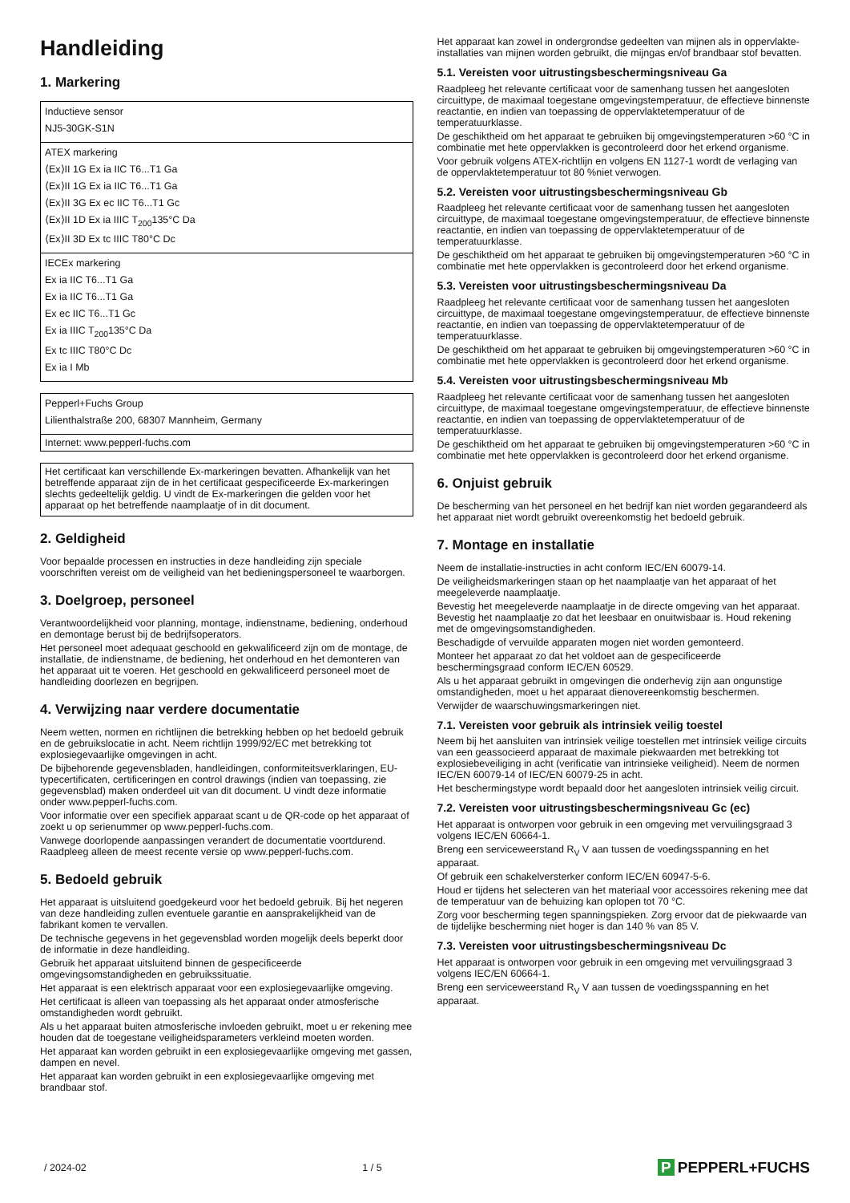Handleiding
1. Markering
| Inductieve sensor NJ5-30GK-S1N |
| ATEX markering ⟨Ex⟩II 1G Ex ia IIC T6...T1 Ga ⟨Ex⟩II 1G Ex ia IIC T6...T1 Ga ⟨Ex⟩II 3G Ex ec IIC T6...T1 Gc ⟨Ex⟩II 1D Ex ia IIIC T<sub>200</sub>135°C Da ⟨Ex⟩II 3D Ex tc IIIC T80°C Dc |
| IECEx markering Ex ia IIC T6...T1 Ga Ex ia IIC T6...T1 Ga Ex ec IIC T6...T1 Gc Ex ia IIIC T<sub>200</sub>135°C Da Ex tc IIIC T80°C Dc Ex ia I Mb |
| Pepperl+Fuchs Group Lilienthalstraße 200, 68307 Mannheim, Germany |
| Internet: www.pepperl-fuchs.com |
Het certificaat kan verschillende Ex-markeringen bevatten. Afhankelijk van het betreffende apparaat zijn de in het certificaat gespecificeerde Ex-markeringen slechts gedeeltelijk geldig. U vindt de Ex-markeringen die gelden voor het apparaat op het betreffende naamplaatje of in dit document.
2. Geldigheid
Voor bepaalde processen en instructies in deze handleiding zijn speciale voorschriften vereist om de veiligheid van het bedieningspersoneel te waarborgen.
3. Doelgroep, personeel
Verantwoordelijkheid voor planning, montage, indienstname, bediening, onderhoud en demontage berust bij de bedrijfsoperators.
Het personeel moet adequaat geschoold en gekwalificeerd zijn om de montage, de installatie, de indienstname, de bediening, het onderhoud en het demonteren van het apparaat uit te voeren. Het geschoold en gekwalificeerd personeel moet de handleiding doorlezen en begrijpen.
4. Verwijzing naar verdere documentatie
Neem wetten, normen en richtlijnen die betrekking hebben op het bedoeld gebruik en de gebruikslocatie in acht. Neem richtlijn 1999/92/EC met betrekking tot explosiegevaarlijke omgevingen in acht.
De bijbehorende gegevensbladen, handleidingen, conformiteitsverklaringen, EU-typecertificaten, certificeringen en control drawings (indien van toepassing, zie gegevensblad) maken onderdeel uit van dit document. U vindt deze informatie onder www.pepperl-fuchs.com.
Voor informatie over een specifiek apparaat scant u de QR-code op het apparaat of zoekt u op serienummer op www.pepperl-fuchs.com.
Vanwege doorlopende aanpassingen verandert de documentatie voortdurend. Raadpleeg alleen de meest recente versie op www.pepperl-fuchs.com.
5. Bedoeld gebruik
Het apparaat is uitsluitend goedgekeurd voor het bedoeld gebruik. Bij het negeren van deze handleiding zullen eventuele garantie en aansprakelijkheid van de fabrikant komen te vervallen.
De technische gegevens in het gegevensblad worden mogelijk deels beperkt door de informatie in deze handleiding.
Gebruik het apparaat uitsluitend binnen de gespecificeerde omgevingsomstandigheden en gebruikssituatie.
Het apparaat is een elektrisch apparaat voor een explosiegevaarlijke omgeving.
Het certificaat is alleen van toepassing als het apparaat onder atmosferische omstandigheden wordt gebruikt.
Als u het apparaat buiten atmosferische invloeden gebruikt, moet u er rekening mee houden dat de toegestane veiligheidsparameters verkleind moeten worden.
Het apparaat kan worden gebruikt in een explosiegevaarlijke omgeving met gassen, dampen en nevel.
Het apparaat kan worden gebruikt in een explosiegevaarlijke omgeving met brandbaar stof.
Het apparaat kan zowel in ondergrondse gedeelten van mijnen als in oppervlakte-installaties van mijnen worden gebruikt, die mijngas en/of brandbaar stof bevatten.
5.1. Vereisten voor uitrustingsbeschermingsniveau Ga
Raadpleeg het relevante certificaat voor de samenhang tussen het aangesloten circuittype, de maximaal toegestane omgevingstemperatuur, de effectieve binnenste reactantie, en indien van toepassing de oppervlaktetemperatuur of de temperatuurklasse.
De geschiktheid om het apparaat te gebruiken bij omgevingstemperaturen >60 °C in combinatie met hete oppervlakken is gecontroleerd door het erkend organisme.
Voor gebruik volgens ATEX-richtlijn en volgens EN 1127-1 wordt de verlaging van de oppervlaktetemperatuur tot 80 %niet verwogen.
5.2. Vereisten voor uitrustingsbeschermingsniveau Gb
Raadpleeg het relevante certificaat voor de samenhang tussen het aangesloten circuittype, de maximaal toegestane omgevingstemperatuur, de effectieve binnenste reactantie, en indien van toepassing de oppervlaktetemperatuur of de temperatuurklasse.
De geschiktheid om het apparaat te gebruiken bij omgevingstemperaturen >60 °C in combinatie met hete oppervlakken is gecontroleerd door het erkend organisme.
5.3. Vereisten voor uitrustingsbeschermingsniveau Da
Raadpleeg het relevante certificaat voor de samenhang tussen het aangesloten circuittype, de maximaal toegestane omgevingstemperatuur, de effectieve binnenste reactantie, en indien van toepassing de oppervlaktetemperatuur of de temperatuurklasse.
De geschiktheid om het apparaat te gebruiken bij omgevingstemperaturen >60 °C in combinatie met hete oppervlakken is gecontroleerd door het erkend organisme.
5.4. Vereisten voor uitrustingsbeschermingsniveau Mb
Raadpleeg het relevante certificaat voor de samenhang tussen het aangesloten circuittype, de maximaal toegestane omgevingstemperatuur, de effectieve binnenste reactantie, en indien van toepassing de oppervlaktetemperatuur of de temperatuurklasse.
De geschiktheid om het apparaat te gebruiken bij omgevingstemperaturen >60 °C in combinatie met hete oppervlakken is gecontroleerd door het erkend organisme.
6. Onjuist gebruik
De bescherming van het personeel en het bedrijf kan niet worden gegarandeerd als het apparaat niet wordt gebruikt overeenkomstig het bedoeld gebruik.
7. Montage en installatie
Neem de installatie-instructies in acht conform IEC/EN 60079-14.
De veiligheidsmarkeringen staan op het naamplaatje van het apparaat of het meegeleverde naamplaatje.
Bevestig het meegeleverde naamplaatje in de directe omgeving van het apparaat. Bevestig het naamplaatje zo dat het leesbaar en onuitwisbaar is. Houd rekening met de omgevingsomstandigheden.
Beschadigde of vervuilde apparaten mogen niet worden gemonteerd.
Monteer het apparaat zo dat het voldoet aan de gespecificeerde beschermingsgraad conform IEC/EN 60529.
Als u het apparaat gebruikt in omgevingen die onderhevig zijn aan ongunstige omstandigheden, moet u het apparaat dienovereenkomstig beschermen.
Verwijder de waarschuwingsmarkeringen niet.
7.1. Vereisten voor gebruik als intrinsiek veilig toestel
Neem bij het aansluiten van intrinsiek veilige toestellen met intrinsiek veilige circuits van een geassocieerd apparaat de maximale piekwaarden met betrekking tot explosiebeveiliging in acht (verificatie van intrinsieke veiligheid). Neem de normen IEC/EN 60079-14 of IEC/EN 60079-25 in acht.
Het beschermingstype wordt bepaald door het aangesloten intrinsiek veilig circuit.
7.2. Vereisten voor uitrustingsbeschermingsniveau Gc (ec)
Het apparaat is ontworpen voor gebruik in een omgeving met vervuilingsgraad 3 volgens IEC/EN 60664-1.
Breng een serviceweerstand R<sub>V</sub> V aan tussen de voedingsspanning en het apparaat.
Of gebruik een schakelversterker conform IEC/EN 60947-5-6.
Houd er tijdens het selecteren van het materiaal voor accessoires rekening mee dat de temperatuur van de behuizing kan oplopen tot 70 °C.
Zorg voor bescherming tegen spanningspieken. Zorg ervoor dat de piekwaarde van de tijdelijke bescherming niet hoger is dan 140 % van 85 V.
7.3. Vereisten voor uitrustingsbeschermingsniveau Dc
Het apparaat is ontworpen voor gebruik in een omgeving met vervuilingsgraad 3 volgens IEC/EN 60664-1.
Breng een serviceweerstand R<sub>V</sub> V aan tussen de voedingsspanning en het apparaat.
/ 2024-02 1 / 5 P PEPPERL+FUCHS